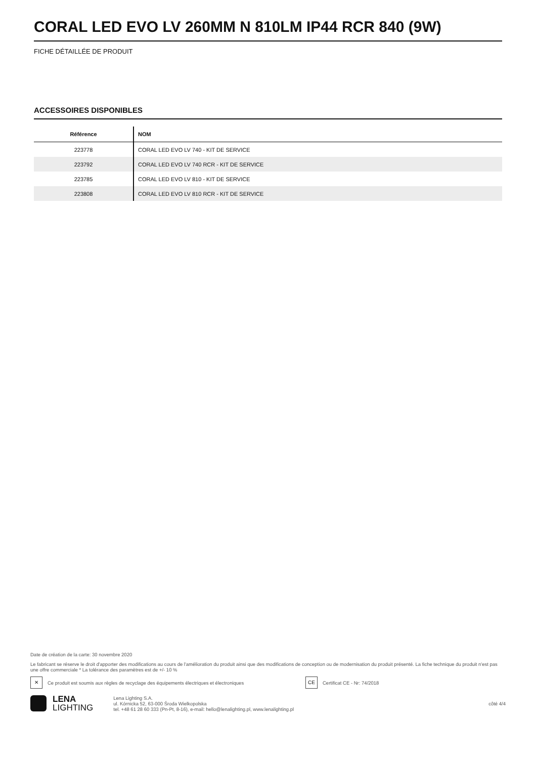CORAL LED EVO LV 260MM N 810LM IP44 RCR 840 (9W)
FICHE DÉTAILLÉE DE PRODUIT
ACCESSOIRES DISPONIBLES
| Référence | NOM |
| --- | --- |
| 223778 | CORAL LED EVO LV 740 - KIT DE SERVICE |
| 223792 | CORAL LED EVO LV 740 RCR - KIT DE SERVICE |
| 223785 | CORAL LED EVO LV 810 - KIT DE SERVICE |
| 223808 | CORAL LED EVO LV 810 RCR - KIT DE SERVICE |
Date de création de la carte: 30 novembre 2020
Le fabricant se réserve le droit d'apporter des modifications au cours de l'amélioration du produit ainsi que des modifications de conception ou de modernisation du produit présenté. La fiche technique du produit n'est pas une offre commerciale * La tolérance des paramètres est de +/- 10 %
✕
Ce produit est soumis aux règles de recyclage des équipements électriques et électroniques
CE
Certificat CE - Nr: 74/2018
LENA
LIGHTING
Lena Lighting S.A.
ul. Kórnicka 52, 63-000 Środa Wielkopolska
tel. +48 61 28 60 333 (Pn-Pt, 8-16), e-mail: hello@lenalighting.pl, www.lenalighting.pl
côté 4/4